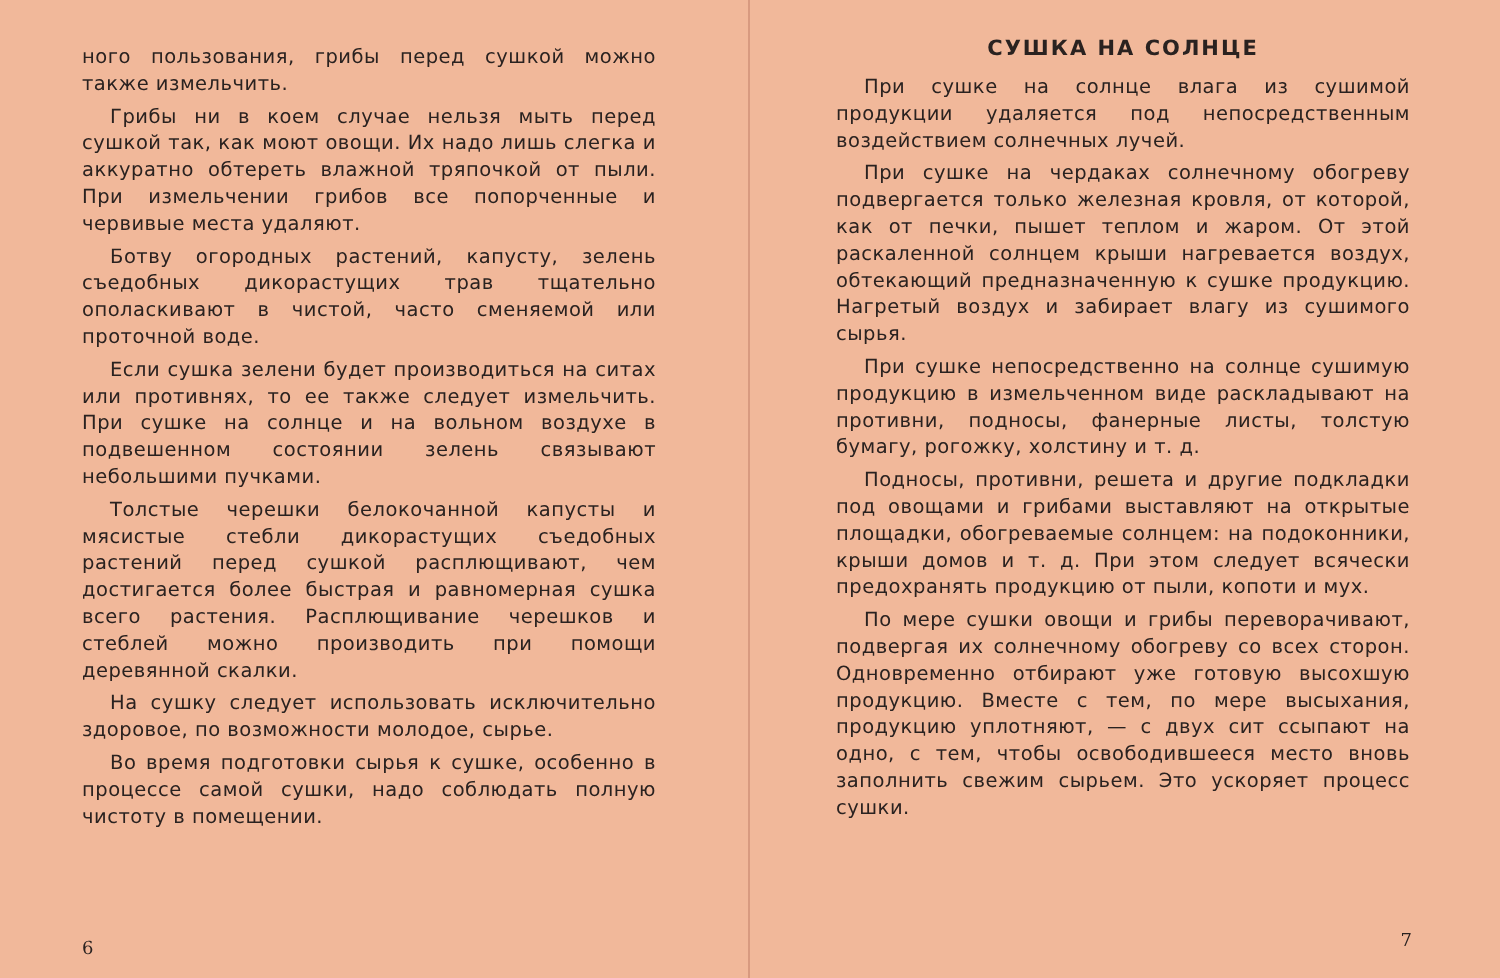ного пользования, грибы перед сушкой можно также измельчить.
Грибы ни в коем случае нельзя мыть перед сушкой так, как моют овощи. Их надо лишь слегка и аккуратно обтереть влажной тряпочкой от пыли. При измельчении грибов все попорченные и червивые места удаляют.
Ботву огородных растений, капусту, зелень съедобных дикорастущих трав тщательно ополаскивают в чистой, часто сменяемой или проточной воде.
Если сушка зелени будет производиться на ситах или противнях, то ее также следует измельчить. При сушке на солнце и на вольном воздухе в подвешенном состоянии зелень связывают небольшими пучками.
Толстые черешки белокочанной капусты и мясистые стебли дикорастущих съедобных растений перед сушкой расплющивают, чем достигается более быстрая и равномерная сушка всего растения. Расплющивание черешков и стеблей можно производить при помощи деревянной скалки.
На сушку следует использовать исключительно здоровое, по возможности молодое, сырье.
Во время подготовки сырья к сушке, особенно в процессе самой сушки, надо соблюдать полную чистоту в помещении.
6
СУШКА НА СОЛНЦЕ
При сушке на солнце влага из сушимой продукции удаляется под непосредственным воздействием солнечных лучей.
При сушке на чердаках солнечному обогреву подвергается только железная кровля, от которой, как от печки, пышет теплом и жаром. От этой раскаленной солнцем крыши нагревается воздух, обтекающий предназначенную к сушке продукцию. Нагретый воздух и забирает влагу из сушимого сырья.
При сушке непосредственно на солнце сушимую продукцию в измельченном виде раскладывают на противни, подносы, фанерные листы, толстую бумагу, рогожку, холстину и т. д.
Подносы, противни, решета и другие подкладки под овощами и грибами выставляют на открытые площадки, обогреваемые солнцем: на подоконники, крыши домов и т. д. При этом следует всячески предохранять продукцию от пыли, копоти и мух.
По мере сушки овощи и грибы переворачивают, подвергая их солнечному обогреву со всех сторон. Одновременно отбирают уже готовую высохшую продукцию. Вместе с тем, по мере высыхания, продукцию уплотняют, — с двух сит ссыпают на одно, с тем, чтобы освободившееся место вновь заполнить свежим сырьем. Это ускоряет процесс сушки.
7